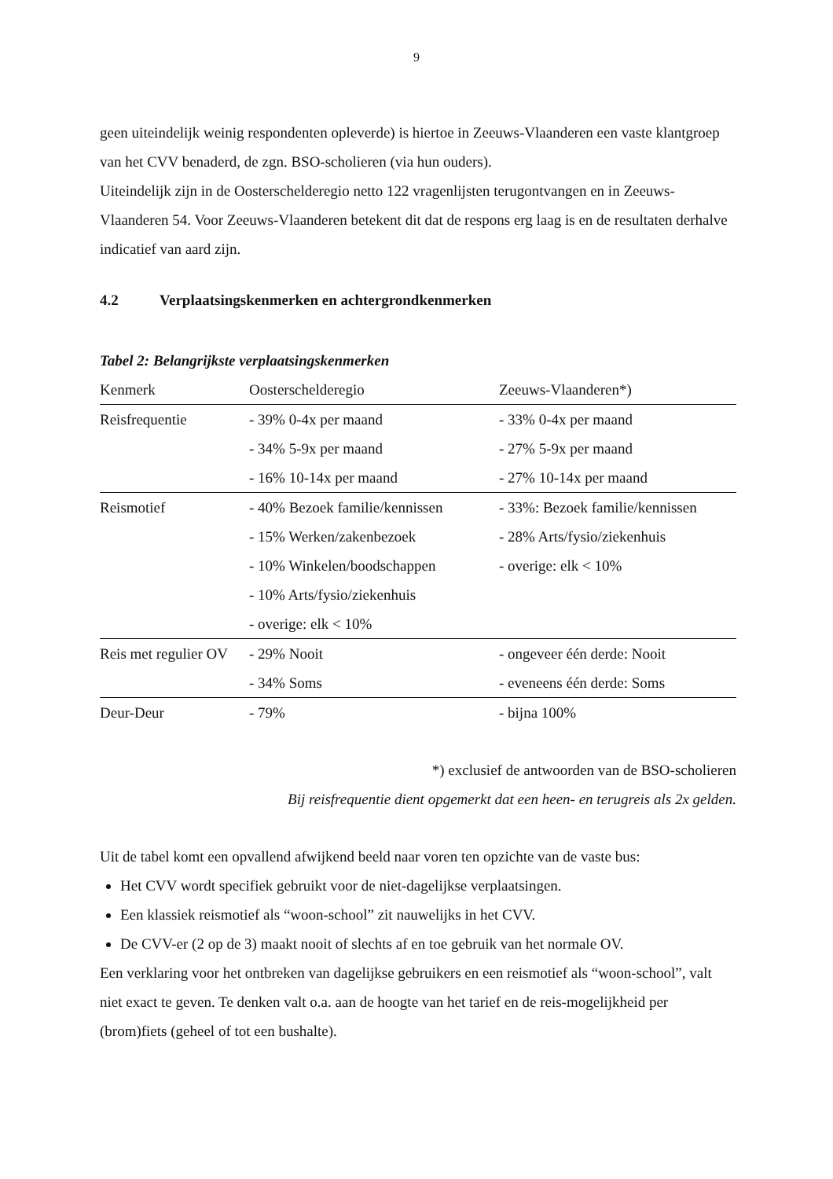9
geen uiteindelijk weinig respondenten opleverde) is hiertoe in Zeeuws-Vlaanderen een vaste klantgroep van het CVV benaderd, de zgn. BSO-scholieren (via hun ouders).
Uiteindelijk zijn in de Oosterschelderegio netto 122 vragenlijsten terugontvangen en in Zeeuws-Vlaanderen 54. Voor Zeeuws-Vlaanderen betekent dit dat de respons erg laag is en de resultaten derhalve indicatief van aard zijn.
4.2 Verplaatsingskenmerken en achtergrondkenmerken
Tabel 2: Belangrijkste verplaatsingskenmerken
| Kenmerk | Oosterschelderegio | Zeeuws-Vlaanderen*) |
| --- | --- | --- |
| Reisfrequentie | - 39% 0-4x per maand | - 33% 0-4x per maand |
| | - 34% 5-9x per maand | - 27% 5-9x per maand |
| | - 16% 10-14x per maand | - 27% 10-14x per maand |
| Reismotief | - 40% Bezoek familie/kennissen | - 33%: Bezoek familie/kennissen |
| | - 15% Werken/zakenbezoek | - 28% Arts/fysio/ziekenhuis |
| | - 10% Winkelen/boodschappen | - overige: elk < 10% |
| | - 10% Arts/fysio/ziekenhuis | |
| | - overige: elk < 10% | |
| Reis met regulier OV | - 29% Nooit | - ongeveer één derde: Nooit |
| | - 34% Soms | - eveneens één derde: Soms |
| Deur-Deur | - 79% | - bijna 100% |
*) exclusief de antwoorden van de BSO-scholieren
Bij reisfrequentie dient opgemerkt dat een heen- en terugreis als 2x gelden.
Uit de tabel komt een opvallend afwijkend beeld naar voren ten opzichte van de vaste bus:
Het CVV wordt specifiek gebruikt voor de niet-dagelijkse verplaatsingen.
Een klassiek reismotief als “woon-school” zit nauwelijks in het CVV.
De CVV-er (2 op de 3) maakt nooit of slechts af en toe gebruik van het normale OV.
Een verklaring voor het ontbreken van dagelijkse gebruikers en een reismotief als “woon-school”, valt niet exact te geven. Te denken valt o.a. aan de hoogte van het tarief en de reis-mogelijkheid per (brom)fiets (geheel of tot een bushalte).